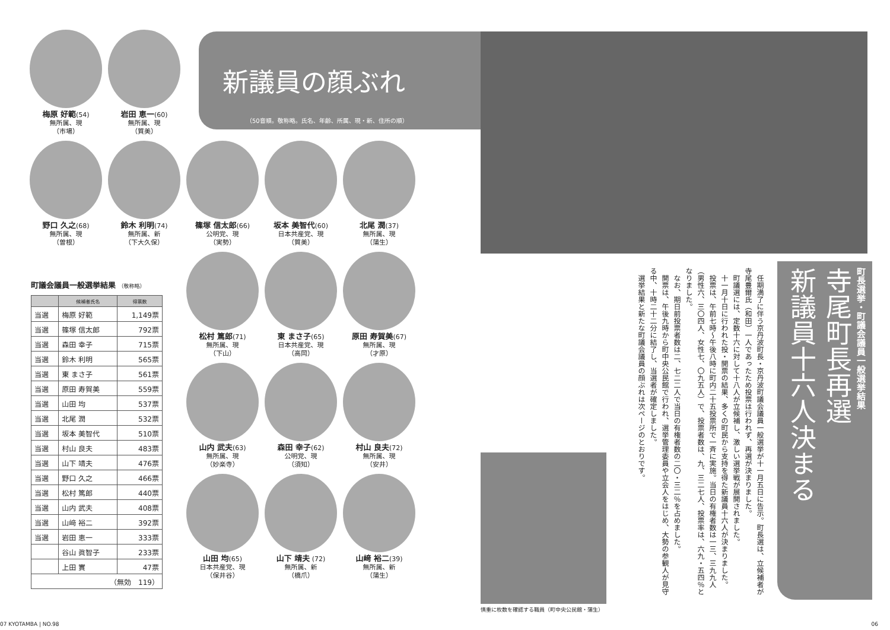新議員の顔ぶれ
（50音順。敬称略。氏名、年齢、所属、現・新、住所の順）
梅原 好範(54)
無所属、現
（市場）
岩田 恵一(60)
無所属、現
（質美）
野口 久之(68)
無所属、現
（曽根）
鈴木 利明(74)
無所属、新
（下大久保）
篠塚 信太郎(66)
公明党、現
（実勢）
坂本 美智代(60)
日本共産党、現
（質美）
北尾 潤(37)
無所属、現
（蒲生）
松村 篤郎(71)
無所属、現
（下山）
東 まさ子(65)
日本共産党、現
（高岡）
原田 寿賀美(67)
無所属、現
（才原）
山内 武夫(63)
無所属、現
（妙楽寺）
森田 幸子(62)
公明党、現
（須知）
村山 良夫(72)
無所属、現
（安井）
山田 均(65)
日本共産党、現
（保井谷）
山下 靖夫 (72)
無所属、新
（橋爪）
山﨑 裕二(39)
無所属、新
（蒲生）
町議会議員一般選挙結果 （敬称略）
| | 候補者氏名 | 得票数 |
| --- | --- | --- |
| 当選 | 梅原 好範 | 1,149票 |
| 当選 | 篠塚 信太郎 | 792票 |
| 当選 | 森田 幸子 | 715票 |
| 当選 | 鈴木 利明 | 565票 |
| 当選 | 東 まさ子 | 561票 |
| 当選 | 原田 寿賀美 | 559票 |
| 当選 | 山田 均 | 537票 |
| 当選 | 北尾 潤 | 532票 |
| 当選 | 坂本 美智代 | 510票 |
| 当選 | 村山 良夫 | 483票 |
| 当選 | 山下 靖夫 | 476票 |
| 当選 | 野口 久之 | 466票 |
| 当選 | 松村 篤郎 | 440票 |
| 当選 | 山内 武夫 | 408票 |
| 当選 | 山﨑 裕二 | 392票 |
| 当選 | 岩田 恵一 | 333票 |
| | 谷山 眞智子 | 233票 |
| | 上田 實 | 47票 |
| （無効 119） | | |
町長選挙・町議会議員一般選挙結果
寺尾町長再選
新議員十六人決まる
　任期満了に伴う京丹波町長・京丹波町議会議員一般選挙が十一月五日に告示。町長選は、立候補者が寺尾豊爾氏（和田）一人であったため投票は行われず、再選が決まりました。
　町議選には、定数十六に対して十八人が立候補し、激しい選挙戦が展開されました。
　十一月十日に行われた投・開票の結果、多くの町民から支持を得た新議員十六人が決まりました。
　投票は、午前七時～午後八時に町内二十五投票所で一斉に実施。当日の有権者数は一三、三九九人（男性六、三〇四人、女性七、〇九五人）で、投票者数は、九、三二七人、投票率は、六九・五四％となりました。
　なお、期日前投票者数は二、七二二人で当日の有権者数の二〇・三二％を占めました。
　開票は、午後九時から町中央公民館で行われ、選挙管理委員や立会人をはじめ、大勢の参観人が見守る中、十時二十二分に結了し、当選者が確定しました。
　選挙結果と新たな町議会議員の顔ぶれは次ページのとおりです。
慎重に枚数を確認する職員（町中央公民館・蒲生）
07 KYOTAMBA | NO.98 06